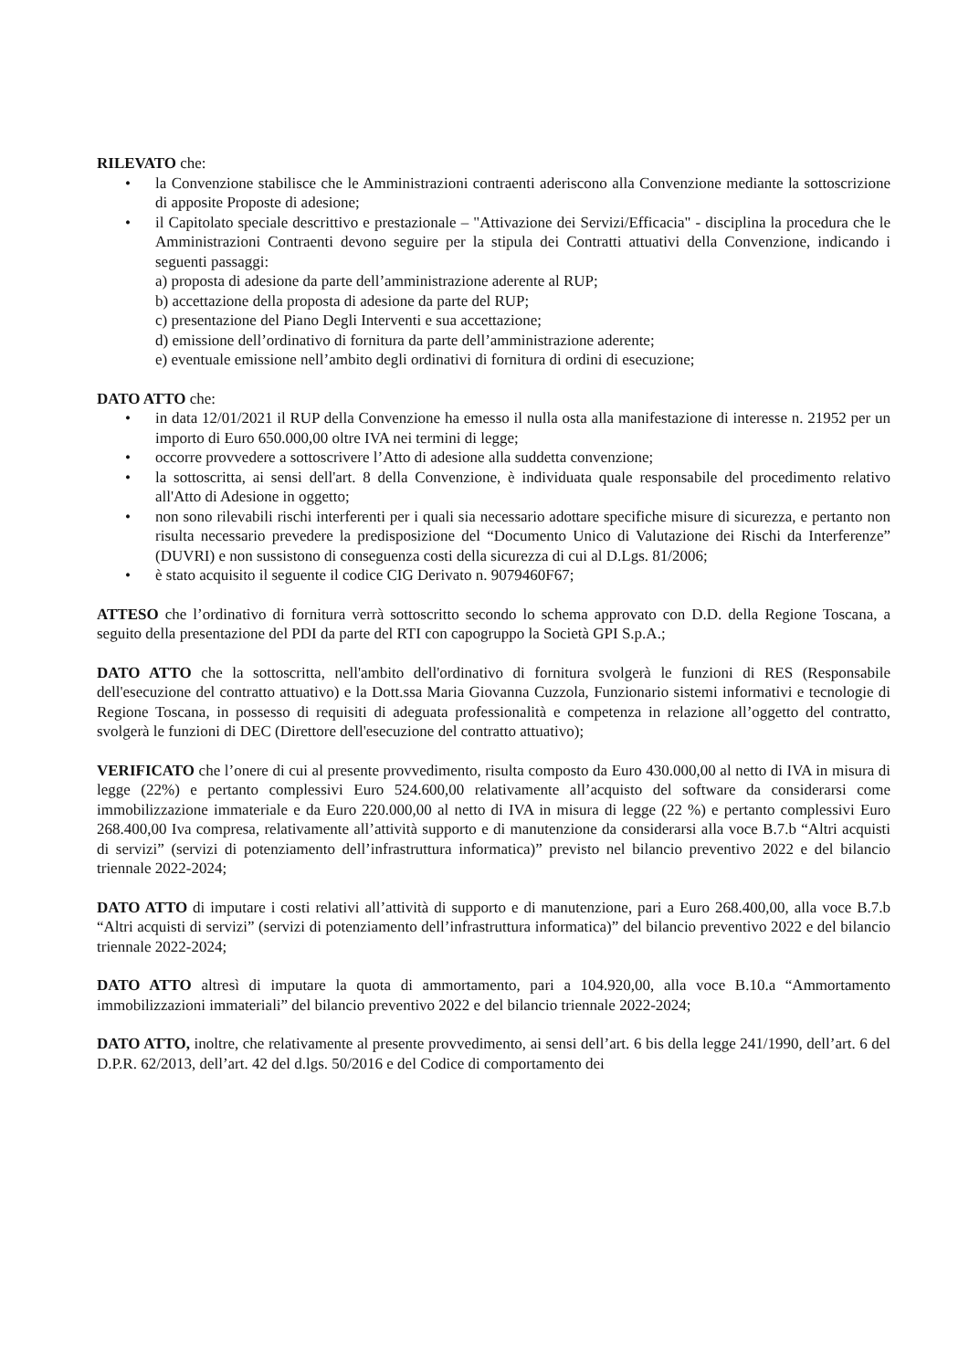RILEVATO che:
• la Convenzione stabilisce che le Amministrazioni contraenti aderiscono alla Convenzione mediante la sottoscrizione di apposite Proposte di adesione;
• il Capitolato speciale descrittivo e prestazionale – "Attivazione dei Servizi/Efficacia" - disciplina la procedura che le Amministrazioni Contraenti devono seguire per la stipula dei Contratti attuativi della Convenzione, indicando i seguenti passaggi:
a) proposta di adesione da parte dell’amministrazione aderente al RUP;
b) accettazione della proposta di adesione da parte del RUP;
c) presentazione del Piano Degli Interventi e sua accettazione;
d) emissione dell’ordinativo di fornitura da parte dell’amministrazione aderente;
e) eventuale emissione nell’ambito degli ordinativi di fornitura di ordini di esecuzione;
DATO ATTO che:
• in data 12/01/2021 il RUP della Convenzione ha emesso il nulla osta alla manifestazione di interesse n. 21952 per un importo di Euro 650.000,00 oltre IVA nei termini di legge;
• occorre provvedere a sottoscrivere l’Atto di adesione alla suddetta convenzione;
• la sottoscritta, ai sensi dell'art. 8 della Convenzione, è individuata quale responsabile del procedimento relativo all'Atto di Adesione in oggetto;
• non sono rilevabili rischi interferenti per i quali sia necessario adottare specifiche misure di sicurezza, e pertanto non risulta necessario prevedere la predisposizione del “Documento Unico di Valutazione dei Rischi da Interferenze” (DUVRI) e non sussistono di conseguenza costi della sicurezza di cui al D.Lgs. 81/2006;
• è stato acquisito il seguente il codice CIG Derivato n. 9079460F67;
ATTESO che l’ordinativo di fornitura verrà sottoscritto secondo lo schema approvato con D.D. della Regione Toscana, a seguito della presentazione del PDI da parte del RTI con capogruppo la Società GPI S.p.A.;
DATO ATTO che la sottoscritta, nell'ambito dell'ordinativo di fornitura svolgerà le funzioni di RES (Responsabile dell'esecuzione del contratto attuativo) e la Dott.ssa Maria Giovanna Cuzzola, Funzionario sistemi informativi e tecnologie di Regione Toscana, in possesso di requisiti di adeguata professionalità e competenza in relazione all’oggetto del contratto, svolgerà le funzioni di DEC (Direttore dell'esecuzione del contratto attuativo);
VERIFICATO che l’onere di cui al presente provvedimento, risulta composto da Euro 430.000,00 al netto di IVA in misura di legge (22%) e pertanto complessivi Euro 524.600,00 relativamente all’acquisto del software da considerarsi come immobilizzazione immateriale e da Euro 220.000,00 al netto di IVA in misura di legge (22 %) e pertanto complessivi Euro 268.400,00 Iva compresa, relativamente all’attività supporto e di manutenzione da considerarsi alla voce B.7.b “Altri acquisti di servizi” (servizi di potenziamento dell’infrastruttura informatica)” previsto nel bilancio preventivo 2022 e del bilancio triennale 2022-2024;
DATO ATTO di imputare i costi relativi all’attività di supporto e di manutenzione, pari a Euro 268.400,00, alla voce B.7.b “Altri acquisti di servizi” (servizi di potenziamento dell’infrastruttura informatica)” del bilancio preventivo 2022 e del bilancio triennale 2022-2024;
DATO ATTO altresì di imputare la quota di ammortamento, pari a 104.920,00, alla voce B.10.a “Ammortamento immobilizzazioni immateriali” del bilancio preventivo 2022 e del bilancio triennale 2022-2024;
DATO ATTO, inoltre, che relativamente al presente provvedimento, ai sensi dell’art. 6 bis della legge 241/1990, dell’art. 6 del D.P.R. 62/2013, dell’art. 42 del d.lgs. 50/2016 e del Codice di comportamento dei